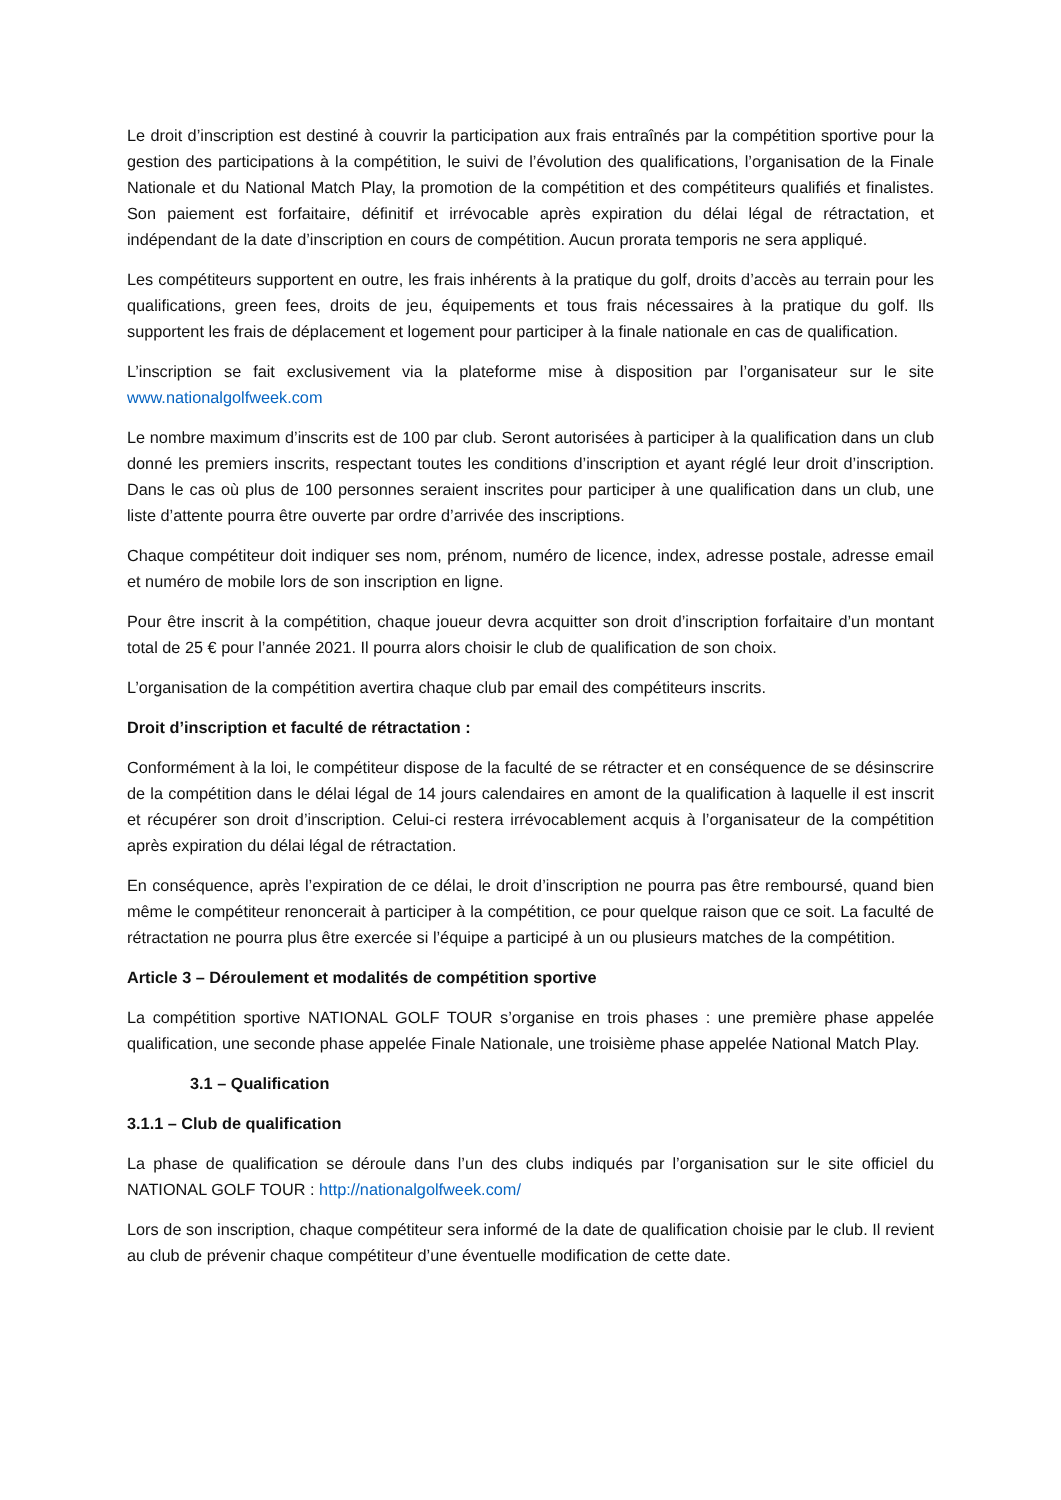Le droit d’inscription est destiné à couvrir la participation aux frais entraînés par la compétition sportive pour la gestion des participations à la compétition, le suivi de l’évolution des qualifications, l’organisation de la Finale Nationale et du National Match Play, la promotion de la compétition et des compétiteurs qualifiés et finalistes. Son paiement est forfaitaire, définitif et irrévocable après expiration du délai légal de rétractation, et indépendant de la date d’inscription en cours de compétition. Aucun prorata temporis ne sera appliqué.
Les compétiteurs supportent en outre, les frais inhérents à la pratique du golf, droits d’accès au terrain pour les qualifications, green fees, droits de jeu, équipements et tous frais nécessaires à la pratique du golf. Ils supportent les frais de déplacement et logement pour participer à la finale nationale en cas de qualification.
L’inscription se fait exclusivement via la plateforme mise à disposition par l’organisateur sur le site www.nationalgolfweek.com
Le nombre maximum d’inscrits est de 100 par club. Seront autorisées à participer à la qualification dans un club donné les premiers inscrits, respectant toutes les conditions d’inscription et ayant réglé leur droit d’inscription. Dans le cas où plus de 100 personnes seraient inscrites pour participer à une qualification dans un club, une liste d’attente pourra être ouverte par ordre d’arrivée des inscriptions.
Chaque compétiteur doit indiquer ses nom, prénom, numéro de licence, index, adresse postale, adresse email et numéro de mobile lors de son inscription en ligne.
Pour être inscrit à la compétition, chaque joueur devra acquitter son droit d’inscription forfaitaire d’un montant total de 25 € pour l’année 2021. Il pourra alors choisir le club de qualification de son choix.
L’organisation de la compétition avertira chaque club par email des compétiteurs inscrits.
Droit d’inscription et faculté de rétractation :
Conformément à la loi, le compétiteur dispose de la faculté de se rétracter et en conséquence de se désinscrire de la compétition dans le délai légal de 14 jours calendaires en amont de la qualification à laquelle il est inscrit et récupérer son droit d’inscription. Celui-ci restera irrévocablement acquis à l’organisateur de la compétition après expiration du délai légal de rétractation.
En conséquence, après l’expiration de ce délai, le droit d’inscription ne pourra pas être remboursé, quand bien même le compétiteur renoncerait à participer à la compétition, ce pour quelque raison que ce soit. La faculté de rétractation ne pourra plus être exercée si l’équipe a participé à un ou plusieurs matches de la compétition.
Article 3 – Déroulement et modalités de compétition sportive
La compétition sportive NATIONAL GOLF TOUR s’organise en trois phases : une première phase appelée qualification, une seconde phase appelée Finale Nationale, une troisième phase appelée National Match Play.
3.1 – Qualification
3.1.1 – Club de qualification
La phase de qualification se déroule dans l’un des clubs indiqués par l’organisation sur le site officiel du NATIONAL GOLF TOUR : http://nationalgolfweek.com/
Lors de son inscription, chaque compétiteur sera informé de la date de qualification choisie par le club. Il revient au club de prévenir chaque compétiteur d’une éventuelle modification de cette date.